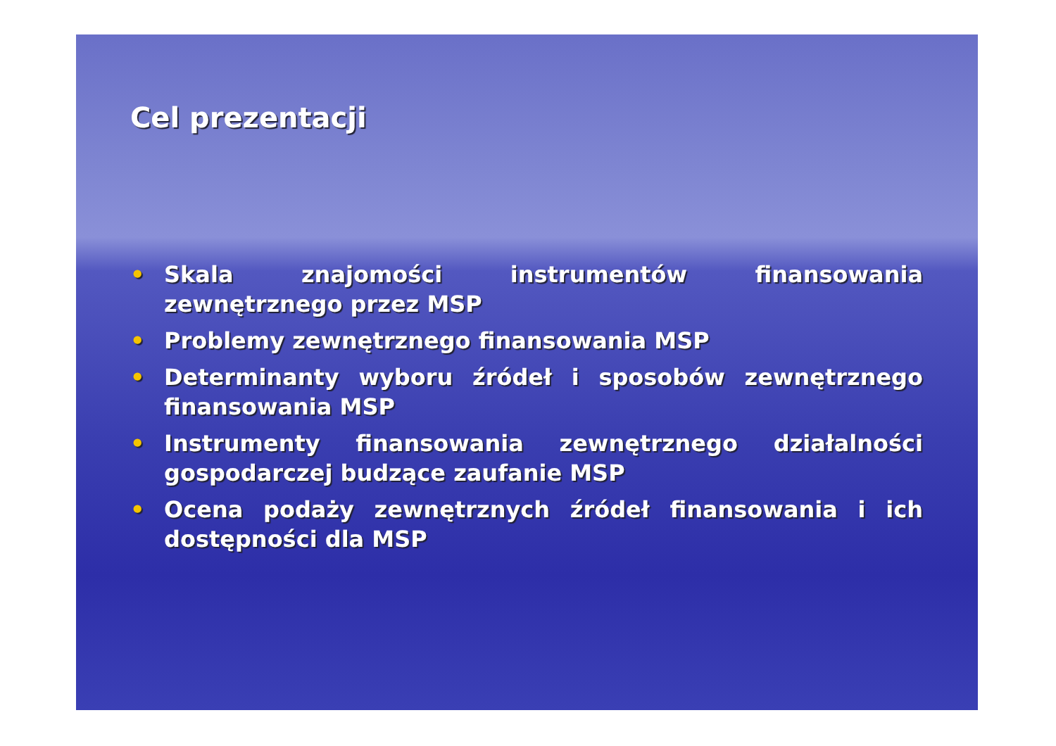Cel prezentacji
• Skala znajomości instrumentów finansowania zewnętrznego przez MSP
• Problemy zewnętrznego finansowania MSP
• Determinanty wyboru źródeł i sposobów zewnętrznego finansowania MSP
• Instrumenty finansowania zewnętrznego działalności gospodarczej budzące zaufanie MSP
• Ocena podaży zewnętrznych źródeł finansowania i ich dostępności dla MSP